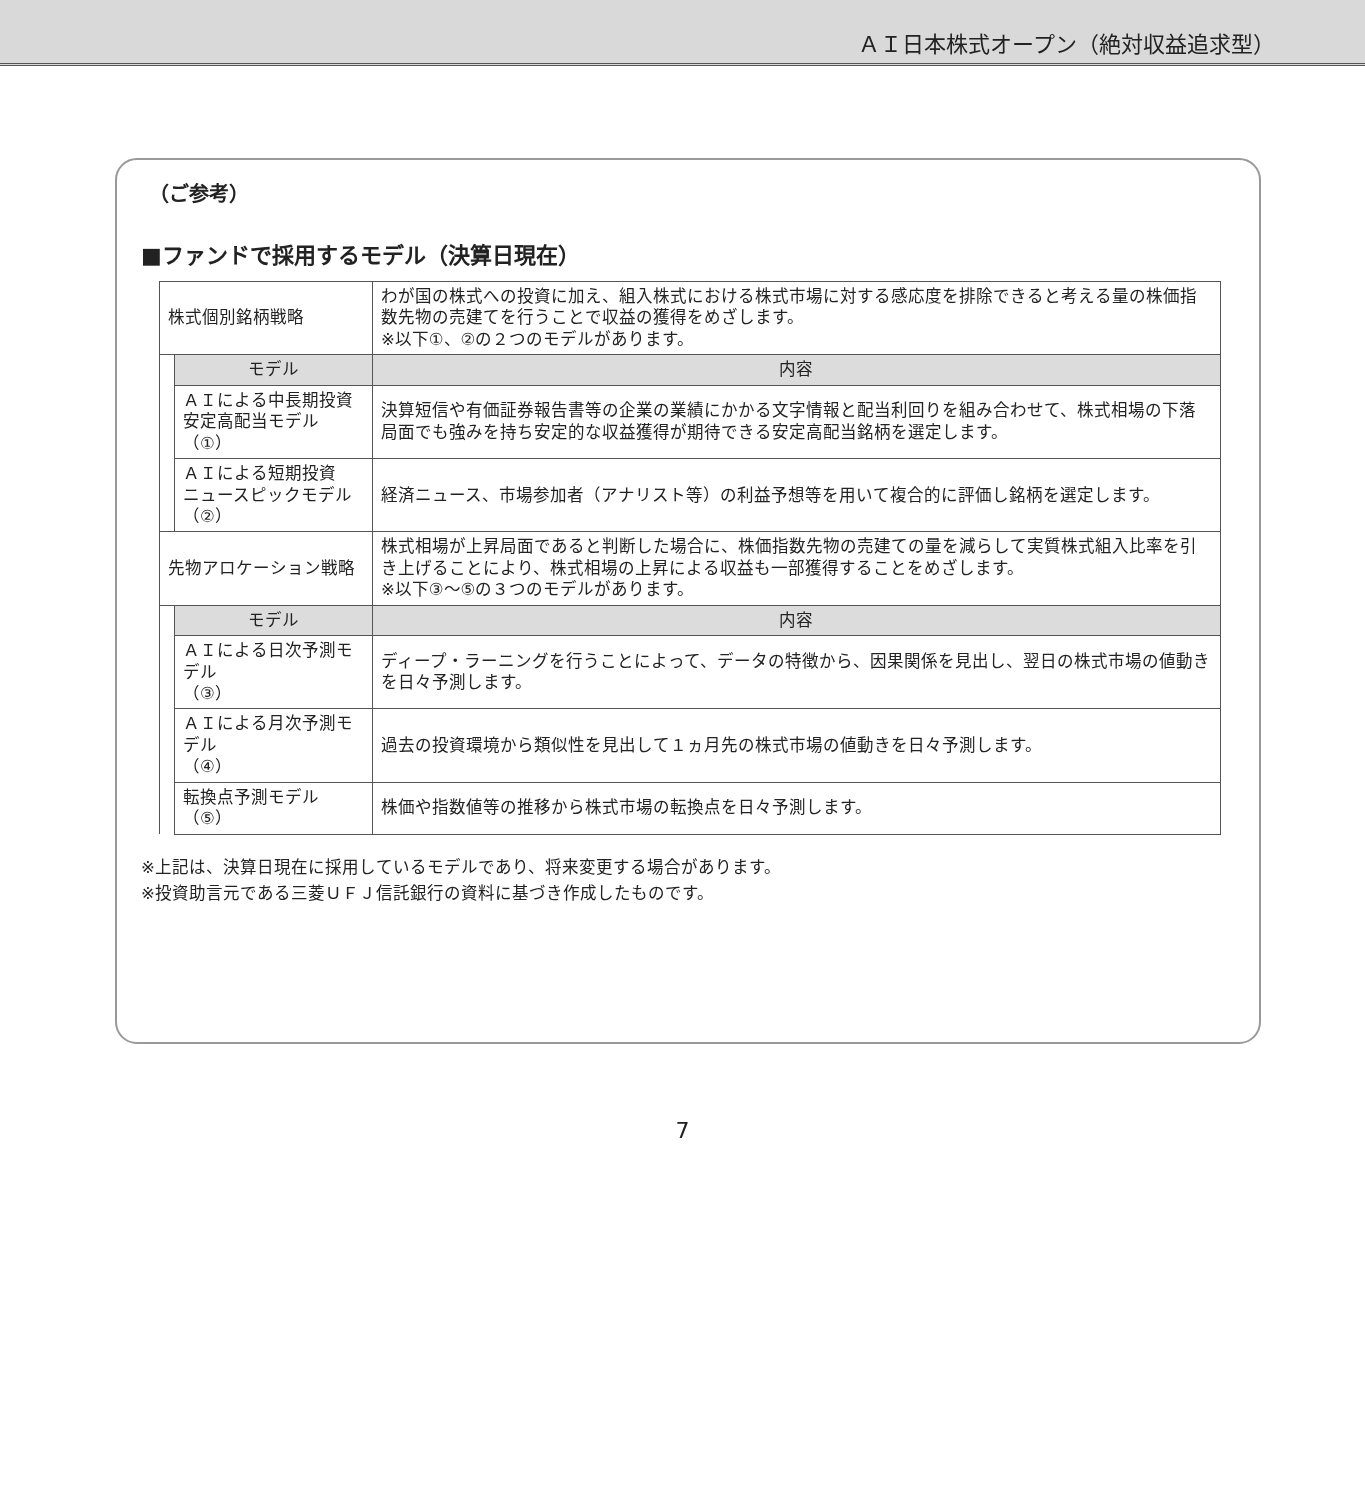ＡＩ日本株式オープン（絶対収益追求型）
（ご参考）
■ファンドで採用するモデル（決算日現在）
| 株式個別銘柄戦略 | | わが国の株式への投資に加え、組入株式における株式市場に対する感応度を排除できると考える量の株価指数先物の売建てを行うことで収益の獲得をめざします。 ※以下①、②の２つのモデルがあります。 |
| | モデル | 内容 |
| | ＡＩによる中長期投資 安定高配当モデル（①） | 決算短信や有価証券報告書等の企業の業績にかかる文字情報と配当利回りを組み合わせて、株式相場の下落局面でも強みを持ち安定的な収益獲得が期待できる安定高配当銘柄を選定します。 |
| | ＡＩによる短期投資 ニュースピックモデル（②） | 経済ニュース、市場参加者（アナリスト等）の利益予想等を用いて複合的に評価し銘柄を選定します。 |
| 先物アロケーション戦略 | | 株式相場が上昇局面であると判断した場合に、株価指数先物の売建ての量を減らして実質株式組入比率を引き上げることにより、株式相場の上昇による収益も一部獲得することをめざします。 ※以下③～⑤の３つのモデルがあります。 |
| | モデル | 内容 |
| | ＡＩによる日次予測モデル （③） | ディープ・ラーニングを行うことによって、データの特徴から、因果関係を見出し、翌日の株式市場の値動きを日々予測します。 |
| | ＡＩによる月次予測モデル （④） | 過去の投資環境から類似性を見出して１ヵ月先の株式市場の値動きを日々予測します。 |
| | 転換点予測モデル（⑤） | 株価や指数値等の推移から株式市場の転換点を日々予測します。 |
※上記は、決算日現在に採用しているモデルであり、将来変更する場合があります。
※投資助言元である三菱ＵＦＪ信託銀行の資料に基づき作成したものです。
7